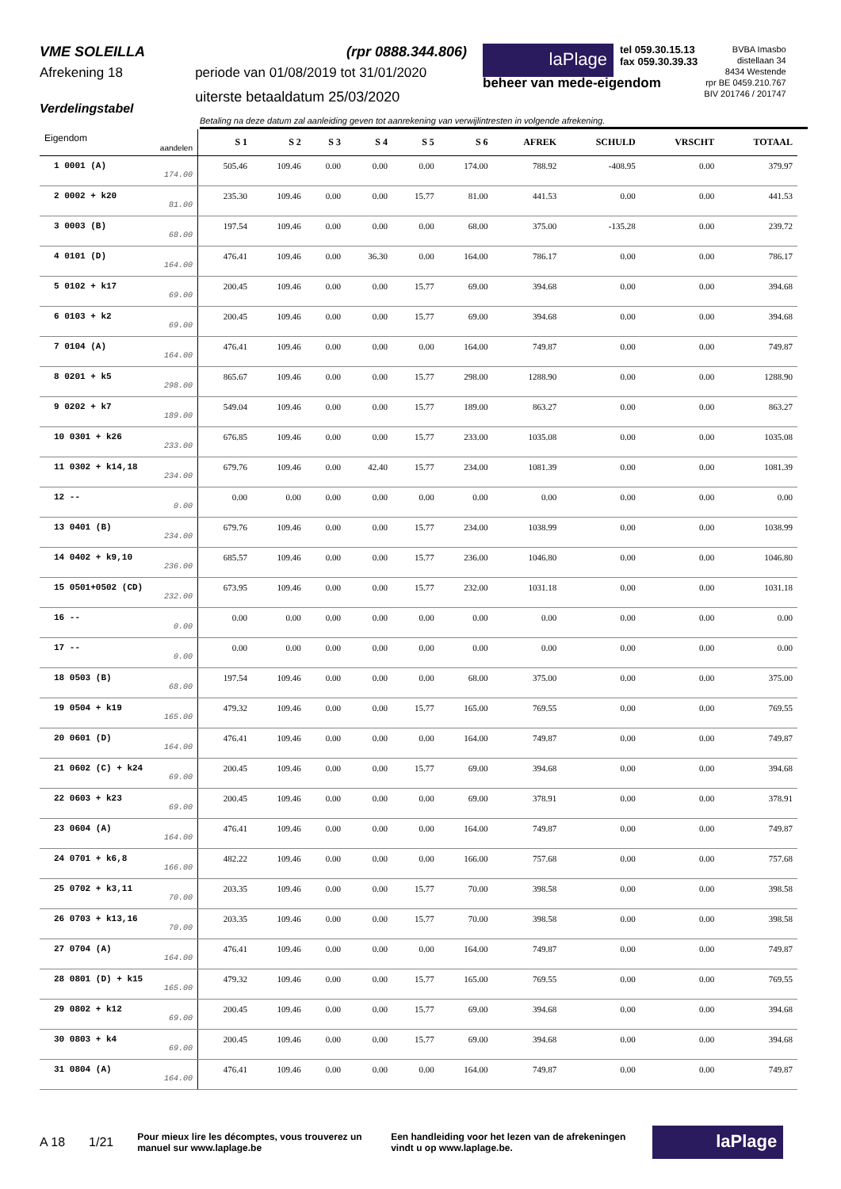VME SOLEILLA
Afrekening 18
Verdelingstabel
(rpr 0888.344.806)
periode van 01/08/2019 tot 31/01/2020
uiterste betaaldatum 25/03/2020
laPlage
tel 059.30.15.13
fax 059.30.39.33
BVBA Imasbo
distellaan 34
8434 Westende
rpr BE 0459.210.767
BIV 201746 / 201747
beheer van mede-eigendom
Betaling na deze datum zal aanleiding geven tot aanrekening van verwijlintresten in volgende afrekening.
| Eigendom aandelen | S 1 | S 2 | S 3 | S 4 | S 5 | S 6 | AFREK | SCHULD | VRSCHT | TOTAAL |
| --- | --- | --- | --- | --- | --- | --- | --- | --- | --- | --- |
| 1 0001 (A) 174.00 | 505.46 | 109.46 | 0.00 | 0.00 | 0.00 | 174.00 | 788.92 | -408.95 | 0.00 | 379.97 |
| 2 0002 + k20 81.00 | 235.30 | 109.46 | 0.00 | 0.00 | 15.77 | 81.00 | 441.53 | 0.00 | 0.00 | 441.53 |
| 3 0003 (B) 68.00 | 197.54 | 109.46 | 0.00 | 0.00 | 0.00 | 68.00 | 375.00 | -135.28 | 0.00 | 239.72 |
| 4 0101 (D) 164.00 | 476.41 | 109.46 | 0.00 | 36.30 | 0.00 | 164.00 | 786.17 | 0.00 | 0.00 | 786.17 |
| 5 0102 + k17 69.00 | 200.45 | 109.46 | 0.00 | 0.00 | 15.77 | 69.00 | 394.68 | 0.00 | 0.00 | 394.68 |
| 6 0103 + k2 69.00 | 200.45 | 109.46 | 0.00 | 0.00 | 15.77 | 69.00 | 394.68 | 0.00 | 0.00 | 394.68 |
| 7 0104 (A) 164.00 | 476.41 | 109.46 | 0.00 | 0.00 | 0.00 | 164.00 | 749.87 | 0.00 | 0.00 | 749.87 |
| 8 0201 + k5 298.00 | 865.67 | 109.46 | 0.00 | 0.00 | 15.77 | 298.00 | 1288.90 | 0.00 | 0.00 | 1288.90 |
| 9 0202 + k7 189.00 | 549.04 | 109.46 | 0.00 | 0.00 | 15.77 | 189.00 | 863.27 | 0.00 | 0.00 | 863.27 |
| 10 0301 + k26 233.00 | 676.85 | 109.46 | 0.00 | 0.00 | 15.77 | 233.00 | 1035.08 | 0.00 | 0.00 | 1035.08 |
| 11 0302 + k14,18 234.00 | 679.76 | 109.46 | 0.00 | 42.40 | 15.77 | 234.00 | 1081.39 | 0.00 | 0.00 | 1081.39 |
| 12 -- 0.00 | 0.00 | 0.00 | 0.00 | 0.00 | 0.00 | 0.00 | 0.00 | 0.00 | 0.00 | 0.00 |
| 13 0401 (B) 234.00 | 679.76 | 109.46 | 0.00 | 0.00 | 15.77 | 234.00 | 1038.99 | 0.00 | 0.00 | 1038.99 |
| 14 0402 + k9,10 236.00 | 685.57 | 109.46 | 0.00 | 0.00 | 15.77 | 236.00 | 1046.80 | 0.00 | 0.00 | 1046.80 |
| 15 0501+0502 (CD) 232.00 | 673.95 | 109.46 | 0.00 | 0.00 | 15.77 | 232.00 | 1031.18 | 0.00 | 0.00 | 1031.18 |
| 16 -- 0.00 | 0.00 | 0.00 | 0.00 | 0.00 | 0.00 | 0.00 | 0.00 | 0.00 | 0.00 | 0.00 |
| 17 -- 0.00 | 0.00 | 0.00 | 0.00 | 0.00 | 0.00 | 0.00 | 0.00 | 0.00 | 0.00 | 0.00 |
| 18 0503 (B) 68.00 | 197.54 | 109.46 | 0.00 | 0.00 | 0.00 | 68.00 | 375.00 | 0.00 | 0.00 | 375.00 |
| 19 0504 + k19 165.00 | 479.32 | 109.46 | 0.00 | 0.00 | 15.77 | 165.00 | 769.55 | 0.00 | 0.00 | 769.55 |
| 20 0601 (D) 164.00 | 476.41 | 109.46 | 0.00 | 0.00 | 0.00 | 164.00 | 749.87 | 0.00 | 0.00 | 749.87 |
| 21 0602 (C) + k24 69.00 | 200.45 | 109.46 | 0.00 | 0.00 | 15.77 | 69.00 | 394.68 | 0.00 | 0.00 | 394.68 |
| 22 0603 + k23 69.00 | 200.45 | 109.46 | 0.00 | 0.00 | 0.00 | 69.00 | 378.91 | 0.00 | 0.00 | 378.91 |
| 23 0604 (A) 164.00 | 476.41 | 109.46 | 0.00 | 0.00 | 0.00 | 164.00 | 749.87 | 0.00 | 0.00 | 749.87 |
| 24 0701 + k6,8 166.00 | 482.22 | 109.46 | 0.00 | 0.00 | 0.00 | 166.00 | 757.68 | 0.00 | 0.00 | 757.68 |
| 25 0702 + k3,11 70.00 | 203.35 | 109.46 | 0.00 | 0.00 | 15.77 | 70.00 | 398.58 | 0.00 | 0.00 | 398.58 |
| 26 0703 + k13,16 70.00 | 203.35 | 109.46 | 0.00 | 0.00 | 15.77 | 70.00 | 398.58 | 0.00 | 0.00 | 398.58 |
| 27 0704 (A) 164.00 | 476.41 | 109.46 | 0.00 | 0.00 | 0.00 | 164.00 | 749.87 | 0.00 | 0.00 | 749.87 |
| 28 0801 (D) + k15 165.00 | 479.32 | 109.46 | 0.00 | 0.00 | 15.77 | 165.00 | 769.55 | 0.00 | 0.00 | 769.55 |
| 29 0802 + k12 69.00 | 200.45 | 109.46 | 0.00 | 0.00 | 15.77 | 69.00 | 394.68 | 0.00 | 0.00 | 394.68 |
| 30 0803 + k4 69.00 | 200.45 | 109.46 | 0.00 | 0.00 | 15.77 | 69.00 | 394.68 | 0.00 | 0.00 | 394.68 |
| 31 0804 (A) 164.00 | 476.41 | 109.46 | 0.00 | 0.00 | 0.00 | 164.00 | 749.87 | 0.00 | 0.00 | 749.87 |
A 18 1/21 Pour mieux lire les décomptes, vous trouverez un manuel sur www.laplage.be Een handleiding voor het lezen van de afrekeningen vindt u op www.laplage.be. laPlage